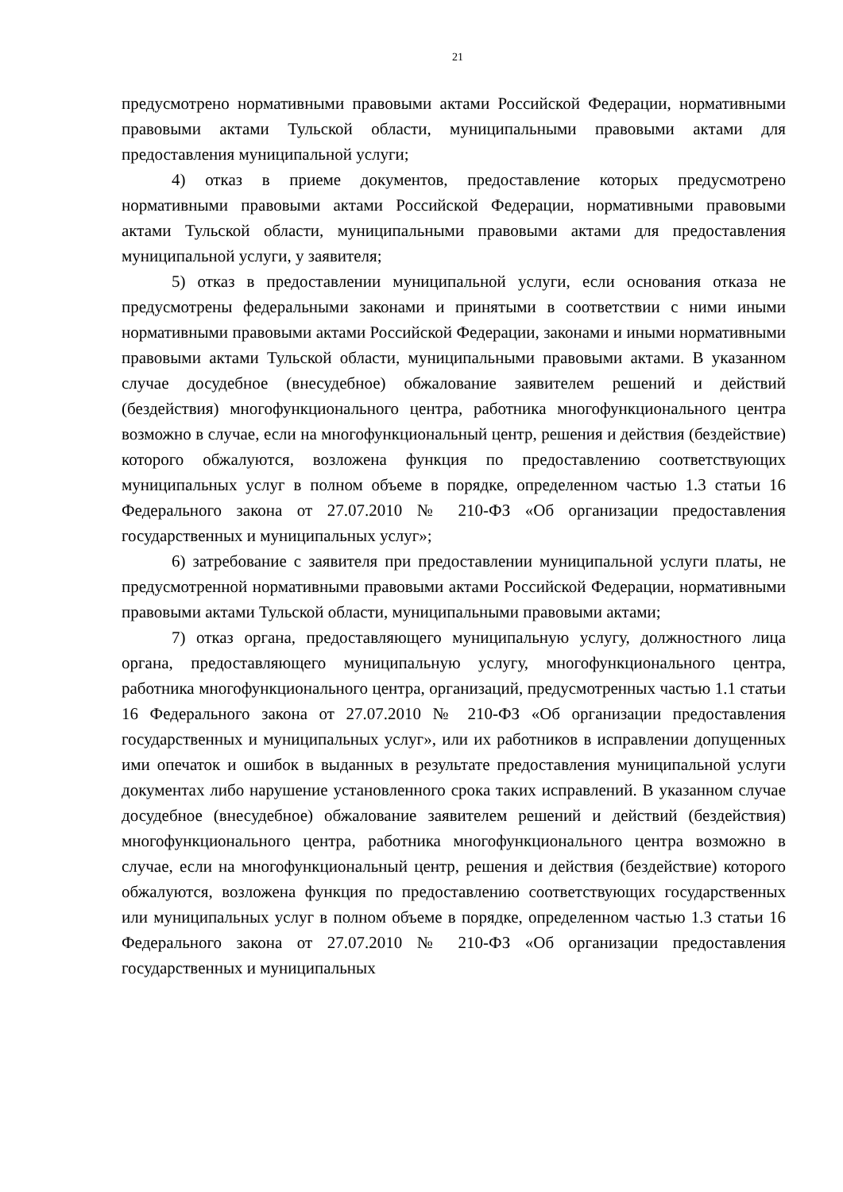21
предусмотрено нормативными правовыми актами Российской Федерации, нормативными правовыми актами Тульской области, муниципальными правовыми актами для предоставления муниципальной услуги;
4) отказ в приеме документов, предоставление которых предусмотрено нормативными правовыми актами Российской Федерации, нормативными правовыми актами Тульской области, муниципальными правовыми актами для предоставления муниципальной услуги, у заявителя;
5) отказ в предоставлении муниципальной услуги, если основания отказа не предусмотрены федеральными законами и принятыми в соответствии с ними иными нормативными правовыми актами Российской Федерации, законами и иными нормативными правовыми актами Тульской области, муниципальными правовыми актами. В указанном случае досудебное (внесудебное) обжалование заявителем решений и действий (бездействия) многофункционального центра, работника многофункционального центра возможно в случае, если на многофункциональный центр, решения и действия (бездействие) которого обжалуются, возложена функция по предоставлению соответствующих муниципальных услуг в полном объеме в порядке, определенном частью 1.3 статьи 16 Федерального закона от 27.07.2010 № 210-ФЗ «Об организации предоставления государственных и муниципальных услуг»;
6) затребование с заявителя при предоставлении муниципальной услуги платы, не предусмотренной нормативными правовыми актами Российской Федерации, нормативными правовыми актами Тульской области, муниципальными правовыми актами;
7) отказ органа, предоставляющего муниципальную услугу, должностного лица органа, предоставляющего муниципальную услугу, многофункционального центра, работника многофункционального центра, организаций, предусмотренных частью 1.1 статьи 16 Федерального закона от 27.07.2010 № 210-ФЗ «Об организации предоставления государственных и муниципальных услуг», или их работников в исправлении допущенных ими опечаток и ошибок в выданных в результате предоставления муниципальной услуги документах либо нарушение установленного срока таких исправлений. В указанном случае досудебное (внесудебное) обжалование заявителем решений и действий (бездействия) многофункционального центра, работника многофункционального центра возможно в случае, если на многофункциональный центр, решения и действия (бездействие) которого обжалуются, возложена функция по предоставлению соответствующих государственных или муниципальных услуг в полном объеме в порядке, определенном частью 1.3 статьи 16 Федерального закона от 27.07.2010 № 210-ФЗ «Об организации предоставления государственных и муниципальных